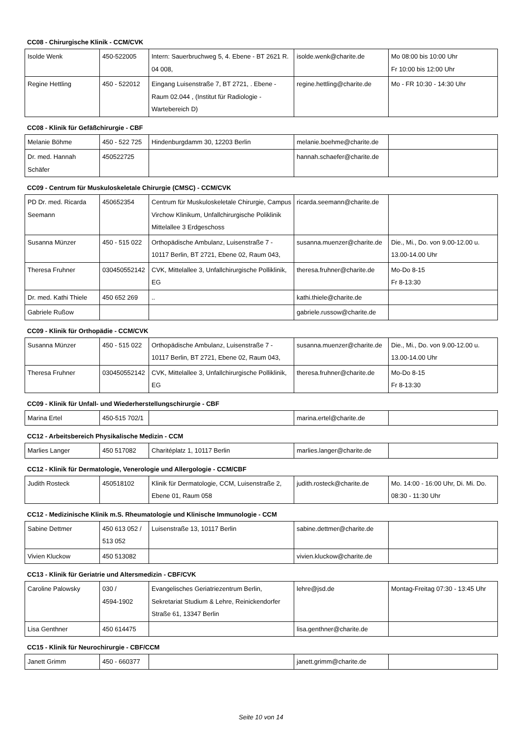CC08 - Chirurgische Klinik - CCM/CVK
| Isolde Wenk | 450-522005 | Intern: Sauerbruchweg 5, 4. Ebene - BT 2621 R. 04 008, | isolde.wenk@charite.de | Mo 08:00 bis 10:00 Uhr Fr 10:00 bis 12:00 Uhr |
| Regine Hettling | 450 - 522012 | Eingang Luisenstraße 7, BT 2721, . Ebene - Raum 02.044 , (Institut für Radiologie - Wartebereich D) | regine.hettling@charite.de | Mo - FR 10:30 - 14:30 Uhr |
CC08 - Klinik für Gefäßchirurgie - CBF
| Melanie Böhme | 450 - 522 725 | Hindenburgdamm 30, 12203 Berlin | melanie.boehme@charite.de | |
| Dr. med. Hannah Schäfer | 450522725 | | hannah.schaefer@charite.de | |
CC09 - Centrum für Muskuloskeletale Chirurgie (CMSC) - CCM/CVK
| PD Dr. med. Ricarda Seemann | 450652354 | Centrum für Muskuloskeletale Chirurgie, Campus Virchow Klinikum, Unfallchirurgische Poliklinik Mittelallee 3 Erdgeschoss | ricarda.seemann@charite.de | |
| Susanna Münzer | 450 - 515 022 | Orthopädische Ambulanz, Luisenstraße 7 - 10117 Berlin, BT 2721, Ebene 02, Raum 043, | susanna.muenzer@charite.de | Die., Mi., Do. von 9.00-12.00 u. 13.00-14.00 Uhr |
| Theresa Fruhner | 030450552142 | CVK, Mittelallee 3, Unfallchirurgische Polliklinik, EG | theresa.fruhner@charite.de | Mo-Do 8-15 Fr 8-13:30 |
| Dr. med. Kathi Thiele | 450 652 269 | .. | kathi.thiele@charite.de | |
| Gabriele Rußow | | | gabriele.russow@charite.de | |
CC09 - Klinik für Orthopädie - CCM/CVK
| Susanna Münzer | 450 - 515 022 | Orthopädische Ambulanz, Luisenstraße 7 - 10117 Berlin, BT 2721, Ebene 02, Raum 043, | susanna.muenzer@charite.de | Die., Mi., Do. von 9.00-12.00 u. 13.00-14.00 Uhr |
| Theresa Fruhner | 030450552142 | CVK, Mittelallee 3, Unfallchirurgische Polliklinik, EG | theresa.fruhner@charite.de | Mo-Do 8-15 Fr 8-13:30 |
CC09 - Klinik für Unfall- und Wiederherstellungschirurgie - CBF
| Marina Ertel | 450-515 702/1 | | marina.ertel@charite.de | |
CC12 - Arbeitsbereich Physikalische Medizin - CCM
| Marlies Langer | 450 517082 | Charitéplatz 1, 10117 Berlin | marlies.langer@charite.de | |
CC12 - Klinik für Dermatologie, Venerologie und Allergologie - CCM/CBF
| Judith Rosteck | 450518102 | Klinik für Dermatologie, CCM, Luisenstraße 2, Ebene 01, Raum 058 | judith.rosteck@charite.de | Mo. 14:00 - 16:00 Uhr, Di. Mi. Do. 08:30 - 11:30 Uhr |
CC12 - Medizinische Klinik m.S. Rheumatologie und Klinische Immunologie - CCM
| Sabine Dettmer | 450 613 052 / 513 052 | Luisenstraße 13, 10117 Berlin | sabine.dettmer@charite.de | |
| Vivien Kluckow | 450 513082 | | vivien.kluckow@charite.de | |
CC13 - Klinik für Geriatrie und Altersmedizin - CBF/CVK
| Caroline Palowsky | 030 / 4594-1902 | Evangelisches Geriatriezentrum Berlin, Sekretariat Studium & Lehre, Reinickendorfer Straße 61, 13347 Berlin | lehre@jsd.de | Montag-Freitag 07:30 - 13:45 Uhr |
| Lisa Genthner | 450 614475 | | lisa.genthner@charite.de | |
CC15 - Klinik für Neurochirurgie - CBF/CCM
| Janett Grimm | 450 - 660377 | | janett.grimm@charite.de | |
Seite 10 von 14